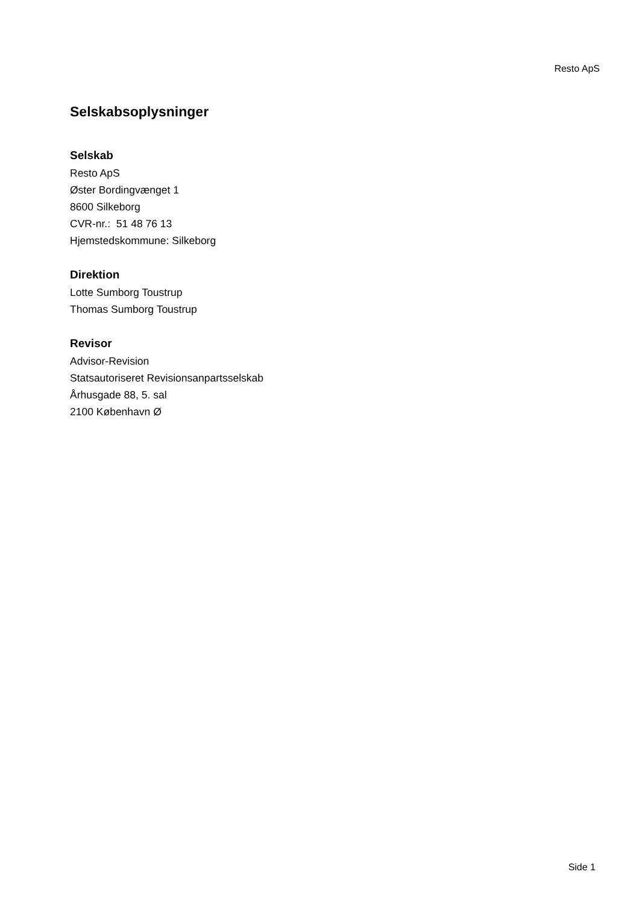Resto ApS
Selskabsoplysninger
Selskab
Resto ApS
Øster Bordingvænget 1
8600 Silkeborg
CVR-nr.: 51 48 76 13
Hjemstedskommune: Silkeborg
Direktion
Lotte Sumborg Toustrup
Thomas Sumborg Toustrup
Revisor
Advisor-Revision
Statsautoriseret Revisionsanpartsselskab
Århusgade 88, 5. sal
2100 København Ø
Side 1